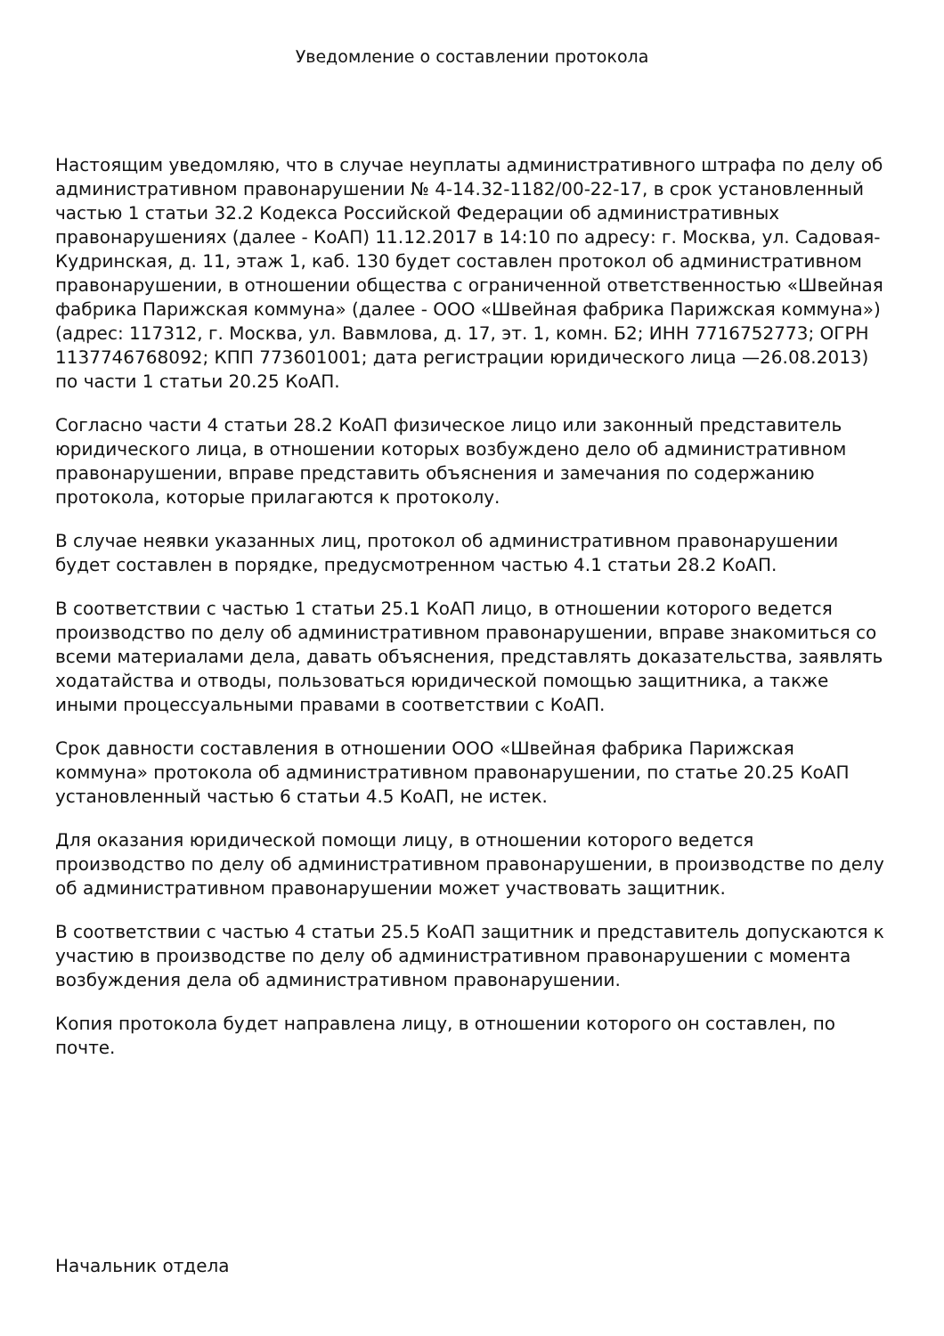Уведомление о составлении протокола
Настоящим уведомляю, что в случае неуплаты административного штрафа по делу об административном правонарушении № 4-14.32-1182/00-22-17, в срок установленный частью 1 статьи 32.2 Кодекса Российской Федерации об административных правонарушениях (далее - КоАП) 11.12.2017 в 14:10 по адресу: г. Москва, ул. Садовая-Кудринская, д. 11, этаж 1, каб. 130 будет составлен протокол об административном правонарушении, в отношении общества с ограниченной ответственностью «Швейная фабрика Парижская коммуна» (далее - ООО «Швейная фабрика Парижская коммуна») (адрес: 117312, г. Москва, ул. Вавмлова, д. 17, эт. 1, комн. Б2; ИНН 7716752773; ОГРН 1137746768092; КПП 773601001; дата регистрации юридического лица —26.08.2013) по части 1 статьи 20.25 КоАП.
Согласно части 4 статьи 28.2 КоАП физическое лицо или законный представитель юридического лица, в отношении которых возбуждено дело об административном правонарушении, вправе представить объяснения и замечания по содержанию протокола, которые прилагаются к протоколу.
В случае неявки указанных лиц, протокол об административном правонарушении будет составлен в порядке, предусмотренном частью 4.1 статьи 28.2 КоАП.
В соответствии с частью 1 статьи 25.1 КоАП лицо, в отношении которого ведется производство по делу об административном правонарушении, вправе знакомиться со всеми материалами дела, давать объяснения, представлять доказательства, заявлять ходатайства и отводы, пользоваться юридической помощью защитника, а также иными процессуальными правами в соответствии с КоАП.
Срок давности составления в отношении ООО «Швейная фабрика Парижская коммуна» протокола об административном правонарушении, по статье 20.25 КоАП установленный частью 6 статьи 4.5 КоАП, не истек.
Для оказания юридической помощи лицу, в отношении которого ведется производство по делу об административном правонарушении, в производстве по делу об административном правонарушении может участвовать защитник.
В соответствии с частью 4 статьи 25.5 КоАП защитник и представитель допускаются к участию в производстве по делу об административном правонарушении с момента возбуждения дела об административном правонарушении.
Копия протокола будет направлена лицу, в отношении которого он составлен, по почте.
Начальник отдела